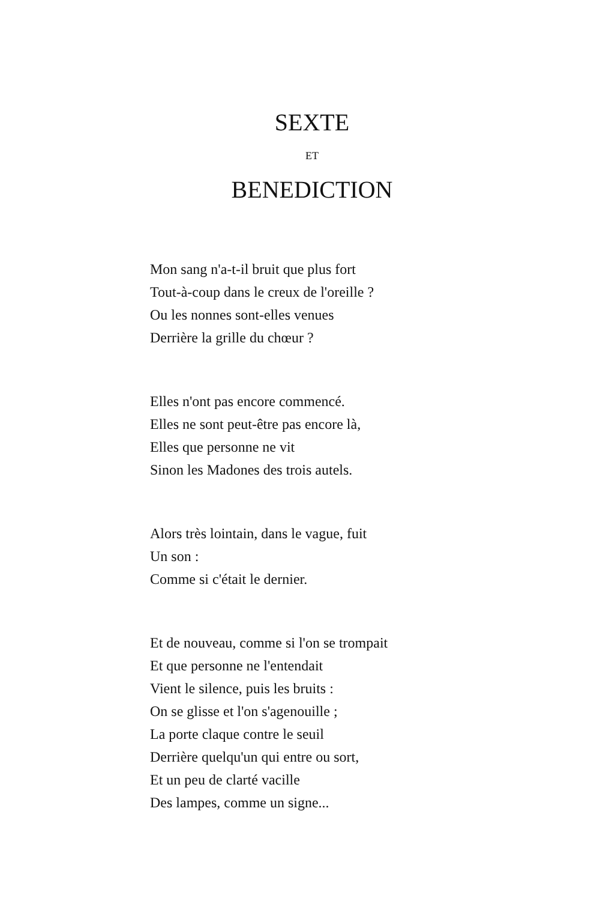SEXTE
ET
BENEDICTION
Mon sang n'a-t-il bruit que plus fort
Tout-à-coup dans le creux de l'oreille ?
Ou les nonnes sont-elles venues
Derrière la grille du chœur ?
Elles n'ont pas encore commencé.
Elles ne sont peut-être pas encore là,
Elles que personne ne vit
Sinon les Madones des trois autels.
Alors très lointain, dans le vague, fuit
Un son :
Comme si c'était le dernier.
Et de nouveau, comme si l'on se trompait
Et que personne ne l'entendait
Vient le silence, puis les bruits :
On se glisse et l'on s'agenouille ;
La porte claque contre le seuil
Derrière quelqu'un qui entre ou sort,
Et un peu de clarté vacille
Des lampes, comme un signe...